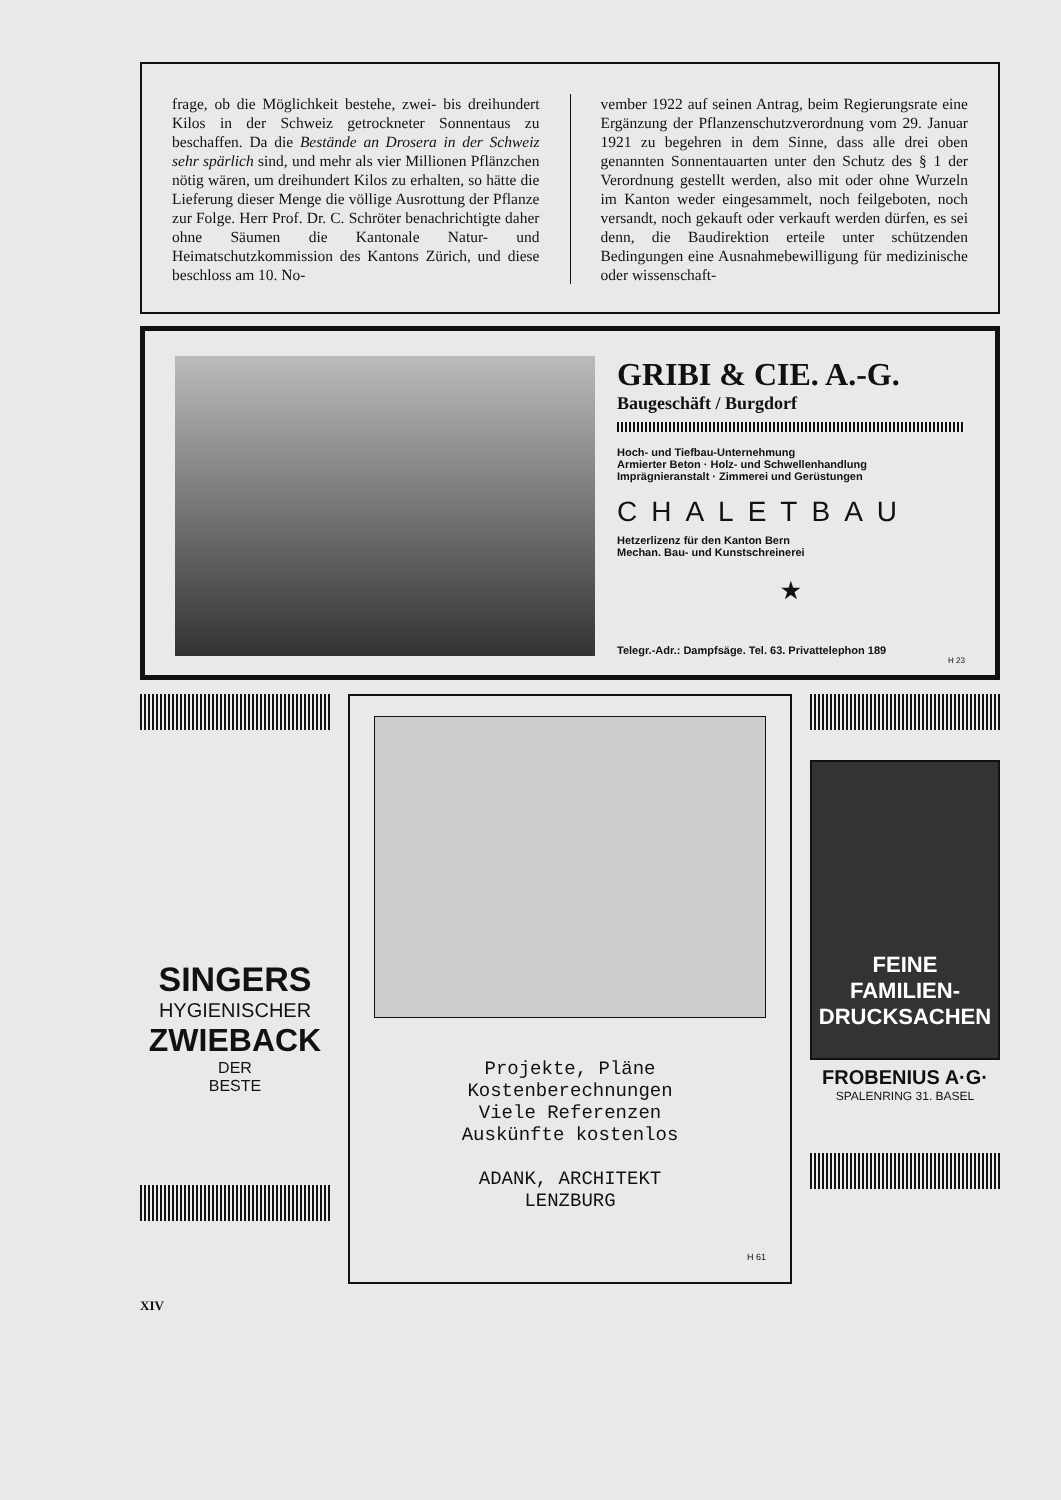frage, ob die Möglichkeit bestehe, zwei- bis dreihundert Kilos in der Schweiz getrockneter Sonnentaus zu beschaffen. Da die Bestände an Drosera in der Schweiz sehr spärlich sind, und mehr als vier Millionen Pflänzchen nötig wären, um dreihundert Kilos zu erhalten, so hätte die Lieferung dieser Menge die völlige Ausrottung der Pflanze zur Folge. Herr Prof. Dr. C. Schröter benachrichtigte daher ohne Säumen die Kantonale Natur- und Heimatschutzkommission des Kantons Zürich, und diese beschloss am 10. No-
vember 1922 auf seinen Antrag, beim Regierungsrate eine Ergänzung der Pflanzenschutzverordnung vom 29. Januar 1921 zu begehren in dem Sinne, dass alle drei oben genannten Sonnentauarten unter den Schutz des § 1 der Verordnung gestellt werden, also mit oder ohne Wurzeln im Kanton weder eingesammelt, noch feilgeboten, noch versandt, noch gekauft oder verkauft werden dürfen, es sei denn, die Baudirektion erteile unter schützenden Bedingungen eine Ausnahmebewilligung für medizinische oder wissenschaft-
GRIBI & CIE. A.-G.
Baugeschäft / Burgdorf
Hoch- und Tiefbau-Unternehmung
Armierter Beton · Holz- und Schwellenhandlung
Imprägnieranstalt · Zimmerei und Gerüstungen
CHALETBAU
Hetzerlizenz für den Kanton Bern
Mechan. Bau- und Kunstschreinerei
★
Telegr.-Adr.: Dampfsäge. Tel. 63. Privattelephon 189
H 23
SINGERS
HYGIENISCHER
ZWIEBACK
DER
BESTE
Projekte, Pläne
Kostenberechnungen
Viele Referenzen
Auskünfte kostenlos
ADANK, ARCHITEKT
LENZBURG
H 61
FEINE
FAMILIEN-
DRUCKSACHEN
FROBENIUS A·G·
SPALENRING 31. BASEL
XIV